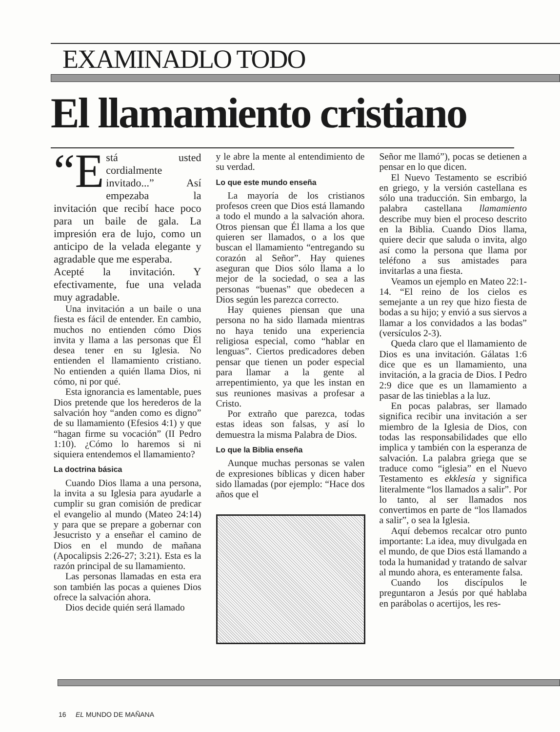EXAMINADLO TODO
El llamamiento cristiano
“E stá usted cordialmente invitado...” Así empezaba la invitación que recibí hace poco para un baile de gala. La impresión era de lujo, como un anticipo de la velada elegante y agradable que me esperaba.
Acepté la invitación. Y efectivamente, fue una velada muy agradable.
Una invitación a un baile o una fiesta es fácil de entender. En cambio, muchos no entienden cómo Dios invita y llama a las personas que Él desea tener en su Iglesia. No entienden el llamamiento cristiano. No entienden a quién llama Dios, ni cómo, ni por qué.
Esta ignorancia es lamentable, pues Dios pretende que los herederos de la salvación hoy “anden como es digno” de su llamamiento (Efesios 4:1) y que “hagan firme su vocación” (II Pedro 1:10). ¿Cómo lo haremos si ni siquiera entendemos el llamamiento?
La doctrina básica
Cuando Dios llama a una persona, la invita a su Iglesia para ayudarle a cumplir su gran comisión de predicar el evangelio al mundo (Mateo 24:14) y para que se prepare a gobernar con Jesucristo y a enseñar el camino de Dios en el mundo de mañana (Apocalipsis 2:26-27; 3:21). Esta es la razón principal de su llamamiento.
Las personas llamadas en esta era son también las pocas a quienes Dios ofrece la salvación ahora.
Dios decide quién será llamado
y le abre la mente al entendimiento de su verdad.
Lo que este mundo enseña
La mayoría de los cristianos profesos creen que Dios está llamando a todo el mundo a la salvación ahora. Otros piensan que Él llama a los que quieren ser llamados, o a los que buscan el llamamiento “entregando su corazón al Señor”. Hay quienes aseguran que Dios sólo llama a lo mejor de la sociedad, o sea a las personas “buenas” que obedecen a Dios según les parezca correcto.
Hay quienes piensan que una persona no ha sido llamada mientras no haya tenido una experiencia religiosa especial, como “hablar en lenguas”. Ciertos predicadores deben pensar que tienen un poder especial para llamar a la gente al arrepentimiento, ya que les instan en sus reuniones masivas a profesar a Cristo.
Por extraño que parezca, todas estas ideas son falsas, y así lo demuestra la misma Palabra de Dios.
Lo que la Biblia enseña
Aunque muchas personas se valen de expresiones bíblicas y dicen haber sido llamadas (por ejemplo: “Hace dos años que el
Señor me llamó”), pocas se detienen a pensar en lo que dicen.
El Nuevo Testamento se escribió en griego, y la versión castellana es sólo una traducción. Sin embargo, la palabra castellana llamamiento describe muy bien el proceso descrito en la Biblia. Cuando Dios llama, quiere decir que saluda o invita, algo así como la persona que llama por teléfono a sus amistades para invitarlas a una fiesta.
Veamos un ejemplo en Mateo 22:1-14. “El reino de los cielos es semejante a un rey que hizo fiesta de bodas a su hijo; y envió a sus siervos a llamar a los convidados a las bodas” (versículos 2-3).
Queda claro que el llamamiento de Dios es una invitación. Gálatas 1:6 dice que es un llamamiento, una invitación, a la gracia de Dios. I Pedro 2:9 dice que es un llamamiento a pasar de las tinieblas a la luz.
En pocas palabras, ser llamado significa recibir una invitación a ser miembro de la Iglesia de Dios, con todas las responsabilidades que ello implica y también con la esperanza de salvación. La palabra griega que se traduce como “iglesia” en el Nuevo Testamento es ekklesía y significa literalmente “los llamados a salir”. Por lo tanto, al ser llamados nos convertimos en parte de “los llamados a salir”, o sea la Iglesia.
Aquí debemos recalcar otro punto importante: La idea, muy divulgada en el mundo, de que Dios está llamando a toda la humanidad y tratando de salvar al mundo ahora, es enteramente falsa.
Cuando los discípulos le preguntaron a Jesús por qué hablaba en parábolas o acertijos, les res-
16 EL MUNDO DE MAÑANA